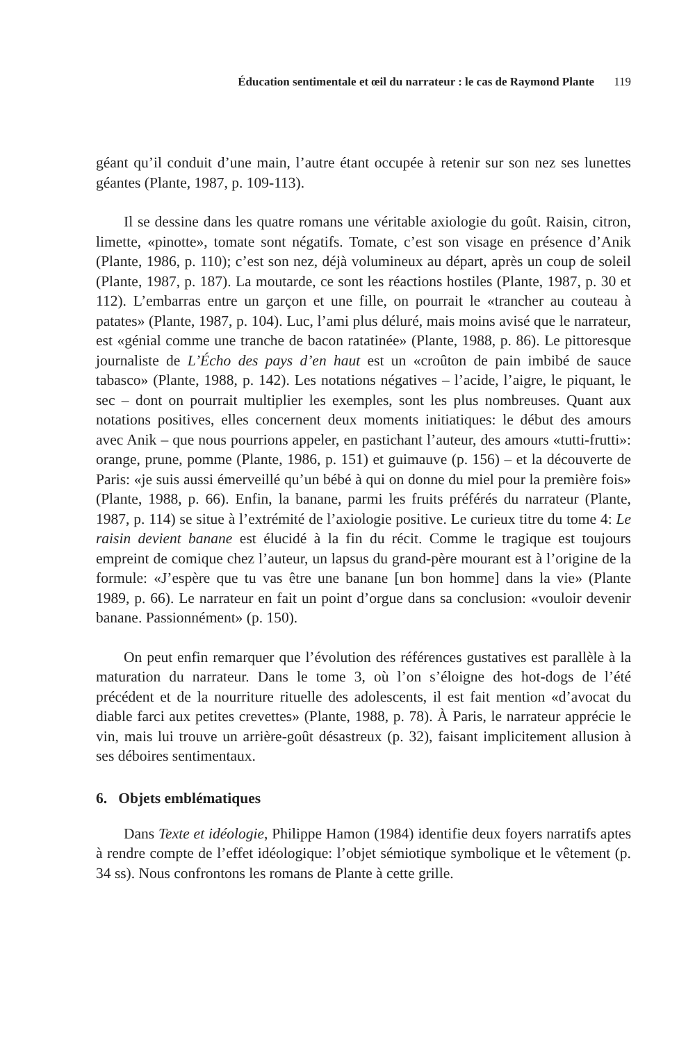Éducation sentimentale et œil du narrateur : le cas de Raymond Plante 119
géant qu’il conduit d’une main, l’autre étant occupée à retenir sur son nez ses lunettes géantes (Plante, 1987, p. 109-113).
Il se dessine dans les quatre romans une véritable axiologie du goût. Raisin, citron, limette, «pinotte», tomate sont négatifs. Tomate, c’est son visage en présence d’Anik (Plante, 1986, p. 110); c’est son nez, déjà volumineux au départ, après un coup de soleil (Plante, 1987, p. 187). La moutarde, ce sont les réactions hostiles (Plante, 1987, p. 30 et 112). L’embarras entre un garçon et une fille, on pourrait le «trancher au couteau à patates» (Plante, 1987, p. 104). Luc, l’ami plus déluré, mais moins avisé que le narrateur, est «génial comme une tranche de bacon ratatinée» (Plante, 1988, p. 86). Le pittoresque journaliste de L’Écho des pays d’en haut est un «croûton de pain imbibé de sauce tabasco» (Plante, 1988, p. 142). Les notations négatives – l’acide, l’aigre, le piquant, le sec – dont on pourrait multiplier les exemples, sont les plus nombreuses. Quant aux notations positives, elles concernent deux moments initiatiques: le début des amours avec Anik – que nous pourrions appeler, en pastichant l’auteur, des amours «tutti-frutti»: orange, prune, pomme (Plante, 1986, p. 151) et guimauve (p. 156) – et la découverte de Paris: «je suis aussi émerveillé qu’un bébé à qui on donne du miel pour la première fois» (Plante, 1988, p. 66). Enfin, la banane, parmi les fruits préférés du narrateur (Plante, 1987, p. 114) se situe à l’extrémité de l’axiologie positive. Le curieux titre du tome 4: Le raisin devient banane est élucidé à la fin du récit. Comme le tragique est toujours empreint de comique chez l’auteur, un lapsus du grand-père mourant est à l’origine de la formule: «J’espère que tu vas être une banane [un bon homme] dans la vie» (Plante 1989, p. 66). Le narrateur en fait un point d’orgue dans sa conclusion: «vouloir devenir banane. Passionnément» (p. 150).
On peut enfin remarquer que l’évolution des références gustatives est parallèle à la maturation du narrateur. Dans le tome 3, où l’on s’éloigne des hot-dogs de l’été précédent et de la nourriture rituelle des adolescents, il est fait mention «d’avocat du diable farci aux petites crevettes» (Plante, 1988, p. 78). À Paris, le narrateur apprécie le vin, mais lui trouve un arrière-goût désastreux (p. 32), faisant implicitement allusion à ses déboires sentimentaux.
6. Objets emblématiques
Dans Texte et idéologie, Philippe Hamon (1984) identifie deux foyers narratifs aptes à rendre compte de l’effet idéologique: l’objet sémiotique symbolique et le vêtement (p. 34 ss). Nous confrontons les romans de Plante à cette grille.